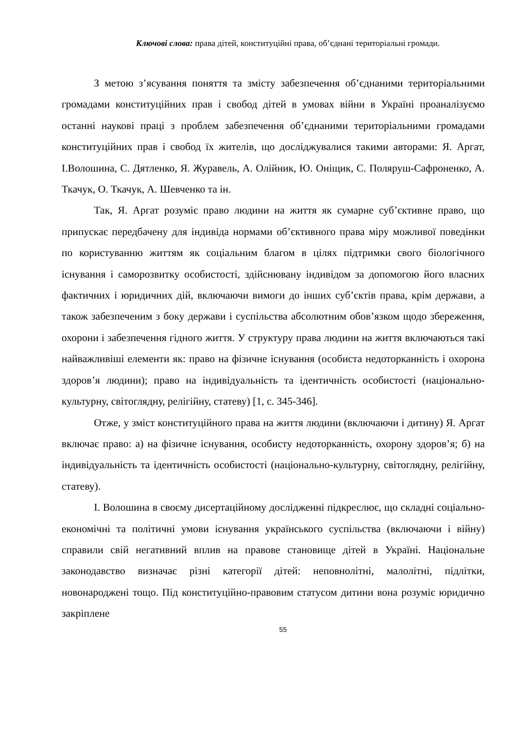Ключові слова: права дітей, конституційні права, об’єднані територіальні громади.
З метою з’ясування поняття та змісту забезпечення об’єднаними територіальними громадами конституційних прав і свобод дітей в умовах війни в Україні проаналізуємо останні наукові праці з проблем забезпечення об’єднаними територіальними громадами конституційних прав і свобод їх жителів, що досліджувалися такими авторами: Я. Аргат, І.Волошина, С. Дятленко, Я. Журавель, А. Олійник, Ю. Оніщик, С. Поляруш-Сафроненко, А. Ткачук, О. Ткачук, А. Шевченко та ін.
Так, Я. Аргат розуміє право людини на життя як сумарне суб’єктивне право, що припускає передбачену для індивіда нормами об’єктивного права міру можливої поведінки по користуванню життям як соціальним благом в цілях підтримки свого біологічного існування і саморозвитку особистості, здійснювану індивідом за допомогою його власних фактичних і юридичних дій, включаючи вимоги до інших суб’єктів права, крім держави, а також забезпеченим з боку держави і суспільства абсолютним обов’язком щодо збереження, охорони і забезпечення гідного життя. У структуру права людини на життя включаються такі найважливіші елементи як: право на фізичне існування (особиста недоторканність і охорона здоров’я людини); право на індивідуальність та ідентичність особистості (національно-культурну, світоглядну, релігійну, статеву) [1, с. 345-346].
Отже, у зміст конституційного права на життя людини (включаючи і дитину) Я. Аргат включає право: а) на фізичне існування, особисту недоторканність, охорону здоров’я; б) на індивідуальність та ідентичність особистості (національно-культурну, світоглядну, релігійну, статеву).
І. Волошина в своєму дисертаційному дослідженні підкреслює, що складні соціально-економічні та політичні умови існування українського суспільства (включаючи і війну) справили свій негативний вплив на правове становище дітей в Україні. Національне законодавство визначає різні категорії дітей: неповнолітні, малолітні, підлітки, новонароджені тощо. Під конституційно-правовим статусом дитини вона розуміє юридично закріплене
55